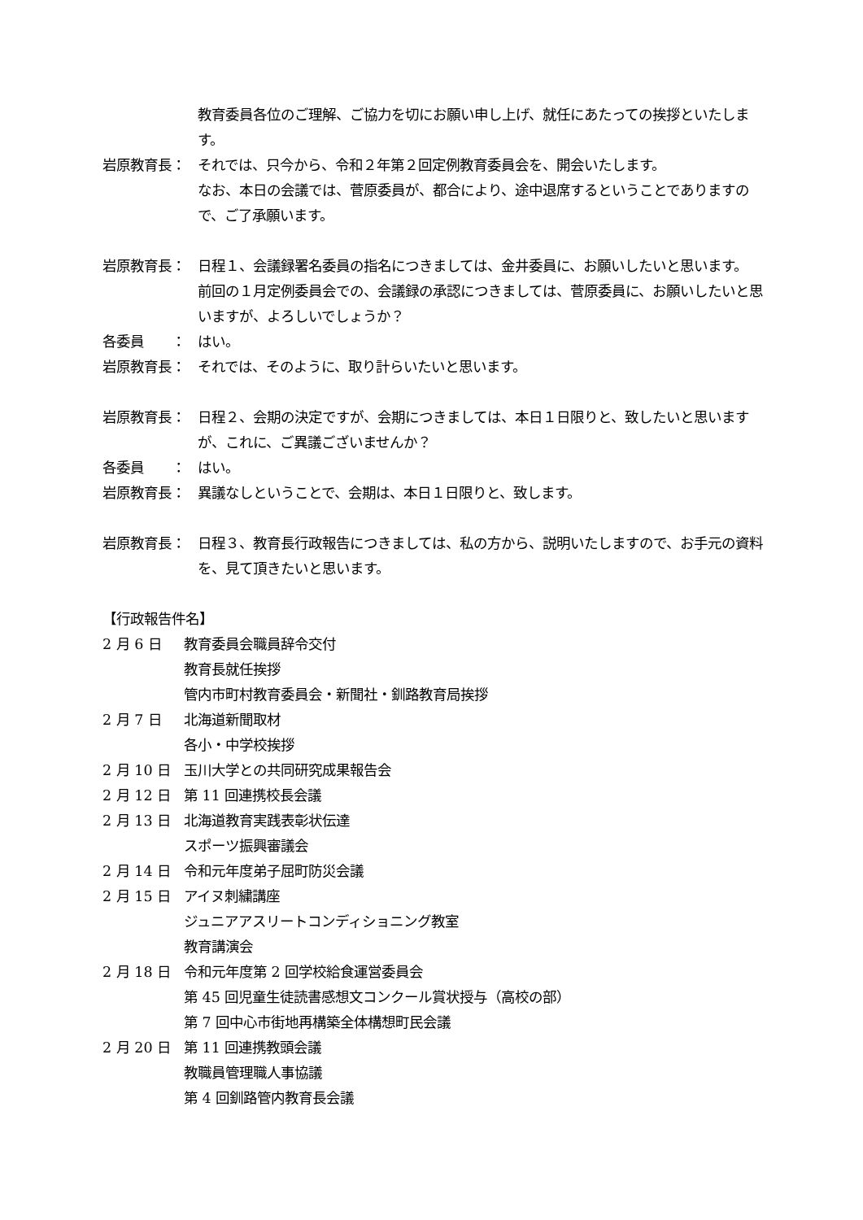教育委員各位のご理解、ご協力を切にお願い申し上げ、就任にあたっての挨拶といたします。
岩原教育長： それでは、只今から、令和２年第２回定例教育委員会を、開会いたします。
なお、本日の会議では、菅原委員が、都合により、途中退席するということでありますので、ご了承願います。
岩原教育長： 日程１、会議録署名委員の指名につきましては、金井委員に、お願いしたいと思います。
前回の１月定例委員会での、会議録の承認につきましては、菅原委員に、お願いしたいと思いますが、よろしいでしょうか？
各委員　　： はい。
岩原教育長： それでは、そのように、取り計らいたいと思います。
岩原教育長： 日程２、会期の決定ですが、会期につきましては、本日１日限りと、致したいと思いますが、これに、ご異議ございませんか？
各委員　　： はい。
岩原教育長： 異議なしということで、会期は、本日１日限りと、致します。
岩原教育長： 日程３、教育長行政報告につきましては、私の方から、説明いたしますので、お手元の資料を、見て頂きたいと思います。
【行政報告件名】
2 月 6 日 教育委員会職員辞令交付
教育長就任挨拶
管内市町村教育委員会・新聞社・釧路教育局挨拶
2 月 7 日 北海道新聞取材
各小・中学校挨拶
2 月 10 日 玉川大学との共同研究成果報告会
2 月 12 日 第 11 回連携校長会議
2 月 13 日 北海道教育実践表彰状伝達
スポーツ振興審議会
2 月 14 日 令和元年度弟子屈町防災会議
2 月 15 日 アイヌ刺繍講座
ジュニアアスリートコンディショニング教室
教育講演会
2 月 18 日 令和元年度第 2 回学校給食運営委員会
第 45 回児童生徒読書感想文コンクール賞状授与（高校の部）
第 7 回中心市街地再構築全体構想町民会議
2 月 20 日 第 11 回連携教頭会議
教職員管理職人事協議
第 4 回釧路管内教育長会議